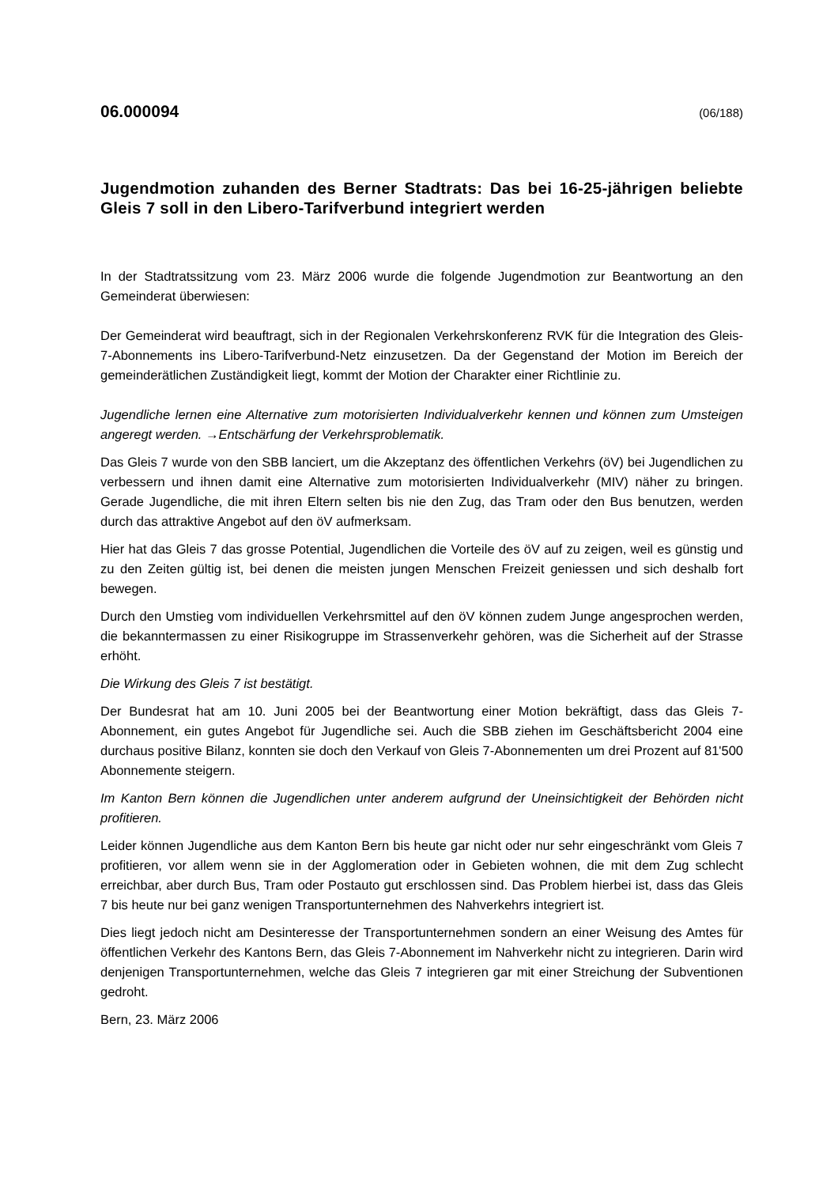06.000094 (06/188)
Jugendmotion zuhanden des Berner Stadtrats: Das bei 16-25-jährigen beliebte Gleis 7 soll in den Libero-Tarifverbund integriert werden
In der Stadtratssitzung vom 23. März 2006 wurde die folgende Jugendmotion zur Beantwortung an den Gemeinderat überwiesen:
Der Gemeinderat wird beauftragt, sich in der Regionalen Verkehrskonferenz RVK für die Integration des Gleis-7-Abonnements ins Libero-Tarifverbund-Netz einzusetzen. Da der Gegenstand der Motion im Bereich der gemeinderätlichen Zuständigkeit liegt, kommt der Motion der Charakter einer Richtlinie zu.
Jugendliche lernen eine Alternative zum motorisierten Individualverkehr kennen und können zum Umsteigen angeregt werden. →Entschärfung der Verkehrsproblematik.
Das Gleis 7 wurde von den SBB lanciert, um die Akzeptanz des öffentlichen Verkehrs (öV) bei Jugendlichen zu verbessern und ihnen damit eine Alternative zum motorisierten Individualverkehr (MIV) näher zu bringen. Gerade Jugendliche, die mit ihren Eltern selten bis nie den Zug, das Tram oder den Bus benutzen, werden durch das attraktive Angebot auf den öV aufmerksam.
Hier hat das Gleis 7 das grosse Potential, Jugendlichen die Vorteile des öV auf zu zeigen, weil es günstig und zu den Zeiten gültig ist, bei denen die meisten jungen Menschen Freizeit geniessen und sich deshalb fort bewegen.
Durch den Umstieg vom individuellen Verkehrsmittel auf den öV können zudem Junge angesprochen werden, die bekanntermassen zu einer Risikogruppe im Strassenverkehr gehören, was die Sicherheit auf der Strasse erhöht.
Die Wirkung des Gleis 7 ist bestätigt.
Der Bundesrat hat am 10. Juni 2005 bei der Beantwortung einer Motion bekräftigt, dass das Gleis 7-Abonnement, ein gutes Angebot für Jugendliche sei. Auch die SBB ziehen im Geschäftsbericht 2004 eine durchaus positive Bilanz, konnten sie doch den Verkauf von Gleis 7-Abonnementen um drei Prozent auf 81'500 Abonnemente steigern.
Im Kanton Bern können die Jugendlichen unter anderem aufgrund der Uneinsichtigkeit der Behörden nicht profitieren.
Leider können Jugendliche aus dem Kanton Bern bis heute gar nicht oder nur sehr eingeschränkt vom Gleis 7 profitieren, vor allem wenn sie in der Agglomeration oder in Gebieten wohnen, die mit dem Zug schlecht erreichbar, aber durch Bus, Tram oder Postauto gut erschlossen sind. Das Problem hierbei ist, dass das Gleis 7 bis heute nur bei ganz wenigen Transportunternehmen des Nahverkehrs integriert ist.
Dies liegt jedoch nicht am Desinteresse der Transportunternehmen sondern an einer Weisung des Amtes für öffentlichen Verkehr des Kantons Bern, das Gleis 7-Abonnement im Nahverkehr nicht zu integrieren. Darin wird denjenigen Transportunternehmen, welche das Gleis 7 integrieren gar mit einer Streichung der Subventionen gedroht.
Bern, 23. März 2006